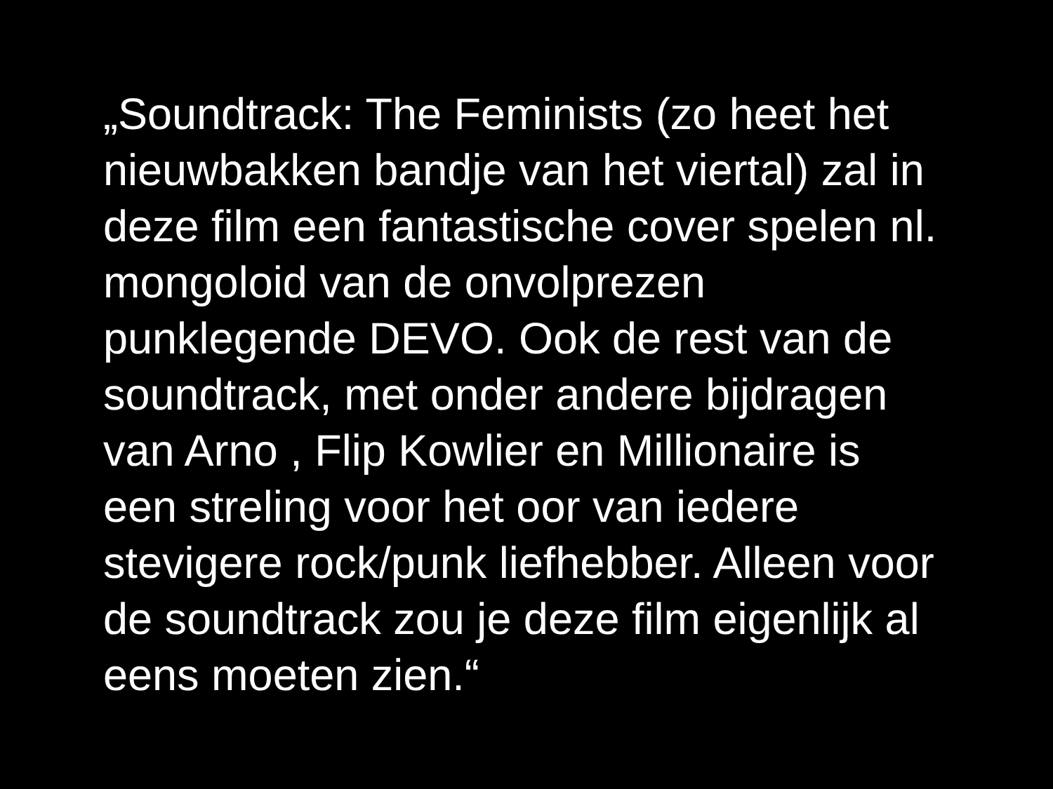„Soundtrack: The Feminists (zo heet het
nieuwbakken bandje van het viertal) zal in
deze film een fantastische cover spelen nl.
mongoloid van de onvolprezen
punklegende DEVO. Ook de rest van de
soundtrack, met onder andere bijdragen
van Arno , Flip Kowlier en Millionaire is
een streling voor het oor van iedere
stevigere rock/punk liefhebber. Alleen voor
de soundtrack zou je deze film eigenlijk al
eens moeten zien.“